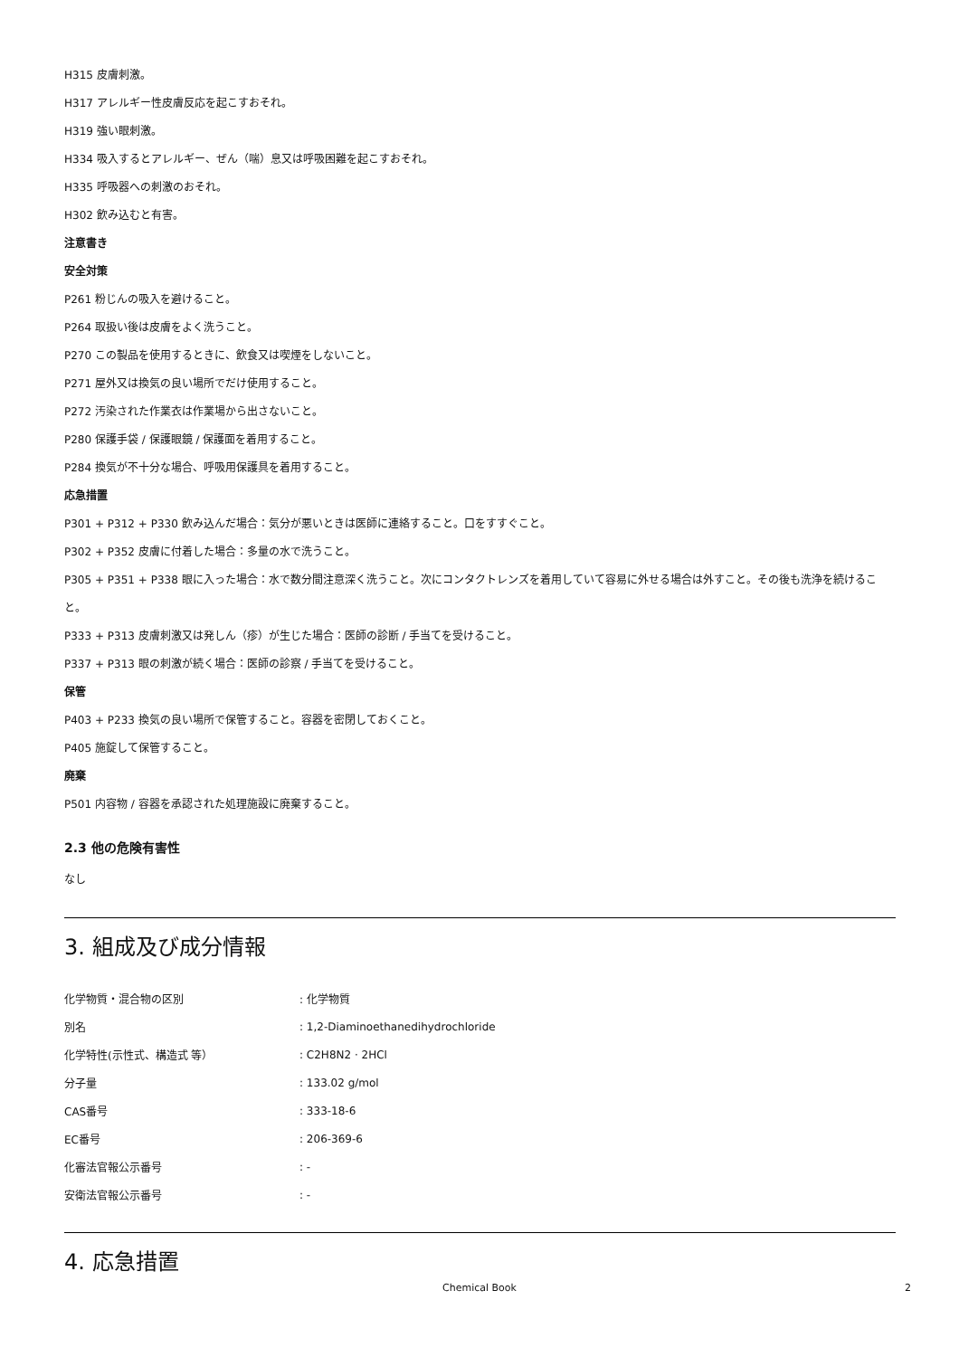H315 皮膚刺激。
H317 アレルギー性皮膚反応を起こすおそれ。
H319 強い眼刺激。
H334 吸入するとアレルギー、ぜん（喘）息又は呼吸困難を起こすおそれ。
H335 呼吸器への刺激のおそれ。
H302 飲み込むと有害。
注意書き
安全対策
P261 粉じんの吸入を避けること。
P264 取扱い後は皮膚をよく洗うこと。
P270 この製品を使用するときに、飲食又は喫煙をしないこと。
P271 屋外又は換気の良い場所でだけ使用すること。
P272 汚染された作業衣は作業場から出さないこと。
P280 保護手袋 / 保護眼鏡 / 保護面を着用すること。
P284 換気が不十分な場合、呼吸用保護具を着用すること。
応急措置
P301 + P312 + P330 飲み込んだ場合：気分が悪いときは医師に連絡すること。口をすすぐこと。
P302 + P352 皮膚に付着した場合：多量の水で洗うこと。
P305 + P351 + P338 眼に入った場合：水で数分間注意深く洗うこと。次にコンタクトレンズを着用していて容易に外せる場合は外すこと。その後も洗浄を続けること。
P333 + P313 皮膚刺激又は発しん（疹）が生じた場合：医師の診断 / 手当てを受けること。
P337 + P313 眼の刺激が続く場合：医師の診察 / 手当てを受けること。
保管
P403 + P233 換気の良い場所で保管すること。容器を密閉しておくこと。
P405 施錠して保管すること。
廃棄
P501 内容物 / 容器を承認された処理施設に廃棄すること。
2.3 他の危険有害性
なし
3. 組成及び成分情報
| 化学物質・混合物の区別 | : 化学物質 |
| 別名 | : 1,2-Diaminoethanedihydrochloride |
| 化学特性(示性式、構造式 等） | : C2H8N2 · 2HCl |
| 分子量 | : 133.02 g/mol |
| CAS番号 | : 333-18-6 |
| EC番号 | : 206-369-6 |
| 化審法官報公示番号 | : - |
| 安衛法官報公示番号 | : - |
4. 応急措置
Chemical Book 2